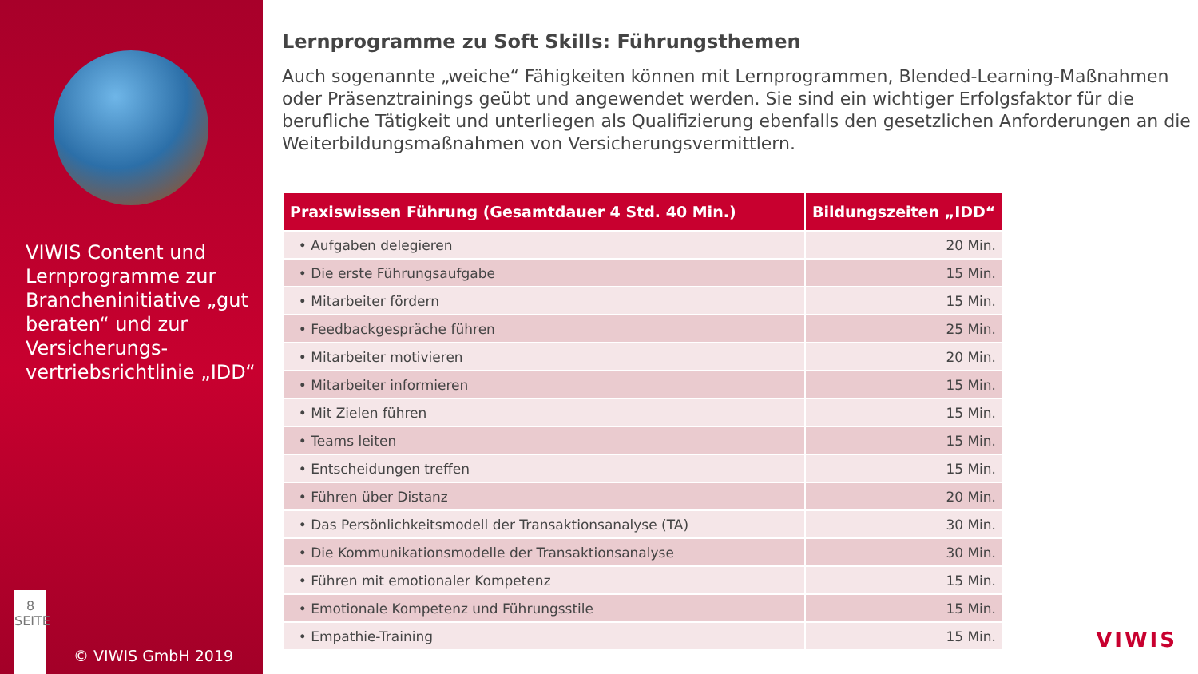VIWIS Content und Lernprogramme zur Brancheninitiative „gut beraten“ und zur Versicherungs-vertriebsrichtlinie „IDD“
8
SEITE
© VIWIS GmbH 2019
Lernprogramme zu Soft Skills: Führungsthemen
Auch sogenannte „weiche“ Fähigkeiten können mit Lernprogrammen, Blended-Learning-Maßnahmen oder Präsenztrainings geübt und angewendet werden. Sie sind ein wichtiger Erfolgsfaktor für die berufliche Tätigkeit und unterliegen als Qualifizierung ebenfalls den gesetzlichen Anforderungen an die Weiterbildungsmaßnahmen von Versicherungsvermittlern.
| Praxiswissen Führung (Gesamtdauer 4 Std. 40 Min.) | Bildungszeiten „IDD“ |
| --- | --- |
| • Aufgaben delegieren | 20 Min. |
| • Die erste Führungsaufgabe | 15 Min. |
| • Mitarbeiter fördern | 15 Min. |
| • Feedbackgespräche führen | 25 Min. |
| • Mitarbeiter motivieren | 20 Min. |
| • Mitarbeiter informieren | 15 Min. |
| • Mit Zielen führen | 15 Min. |
| • Teams leiten | 15 Min. |
| • Entscheidungen treffen | 15 Min. |
| • Führen über Distanz | 20 Min. |
| • Das Persönlichkeitsmodell der Transaktionsanalyse (TA) | 30 Min. |
| • Die Kommunikationsmodelle der Transaktionsanalyse | 30 Min. |
| • Führen mit emotionaler Kompetenz | 15 Min. |
| • Emotionale Kompetenz und Führungsstile | 15 Min. |
| • Empathie-Training | 15 Min. |
VIWIS